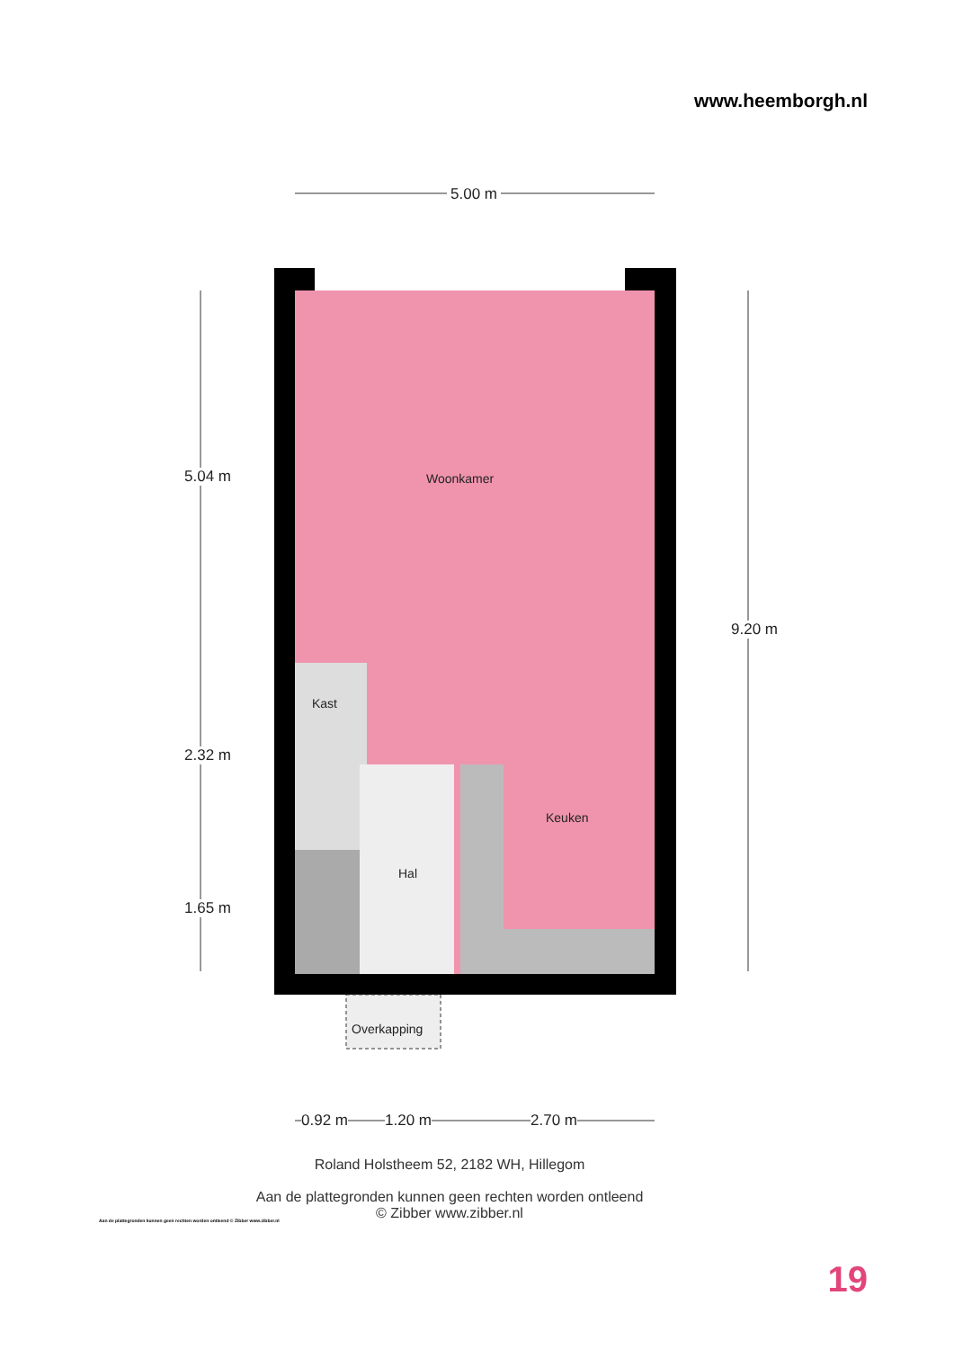www.heemborgh.nl
5.00 m
Woonkamer
Kast
Keuken
Hal
Overkapping
5.04 m
2.32 m
1.65 m
9.20 m
0.92 m 1.20 m 2.70 m
Roland Holstheem 52, 2182 WH, Hillegom
Aan de plattegronden kunnen geen rechten worden ontleend
© Zibber www.zibber.nl
Aan de plattegronden kunnen geen rechten worden ontleend © Zibber www.zibber.nl
19